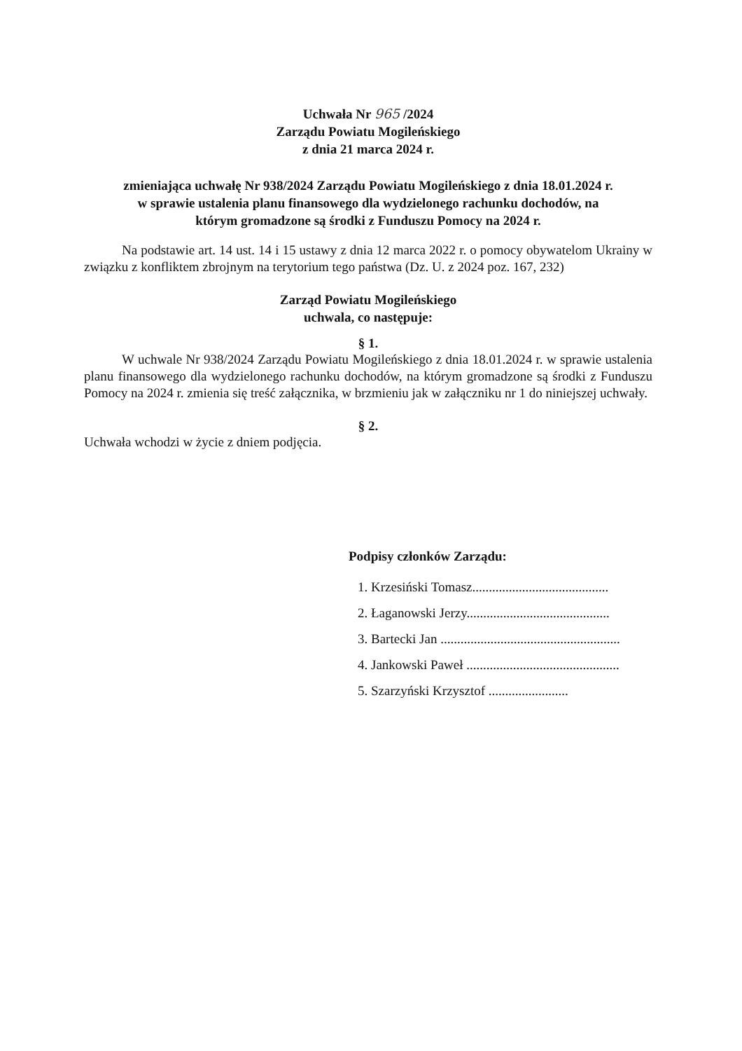Uchwała Nr 965 /2024
Zarządu Powiatu Mogileńskiego
z dnia 21 marca 2024 r.
zmieniająca uchwałę Nr 938/2024 Zarządu Powiatu Mogileńskiego z dnia 18.01.2024 r.
w sprawie ustalenia planu finansowego dla wydzielonego rachunku dochodów, na
którym gromadzone są środki z Funduszu Pomocy na 2024 r.
Na podstawie art. 14 ust. 14 i 15 ustawy z dnia 12 marca 2022 r. o pomocy obywatelom Ukrainy w związku z konfliktem zbrojnym na terytorium tego państwa (Dz. U. z 2024 poz. 167, 232)
Zarząd Powiatu Mogileńskiego
uchwala, co następuje:
§ 1.
W uchwale Nr 938/2024 Zarządu Powiatu Mogileńskiego z dnia 18.01.2024 r. w sprawie ustalenia planu finansowego dla wydzielonego rachunku dochodów, na którym gromadzone są środki z Funduszu Pomocy na 2024 r. zmienia się treść załącznika, w brzmieniu jak w załączniku nr 1 do niniejszej uchwały.
§ 2.
Uchwała wchodzi w życie z dniem podjęcia.
Podpisy członków Zarządu:
1. Krzesiński Tomasz.........................................
2. Łaganowski Jerzy...........................................
3. Bartecki Jan ......................................................
4. Jankowski Paweł ..............................................
5. Szarzyński Krzysztof ........................